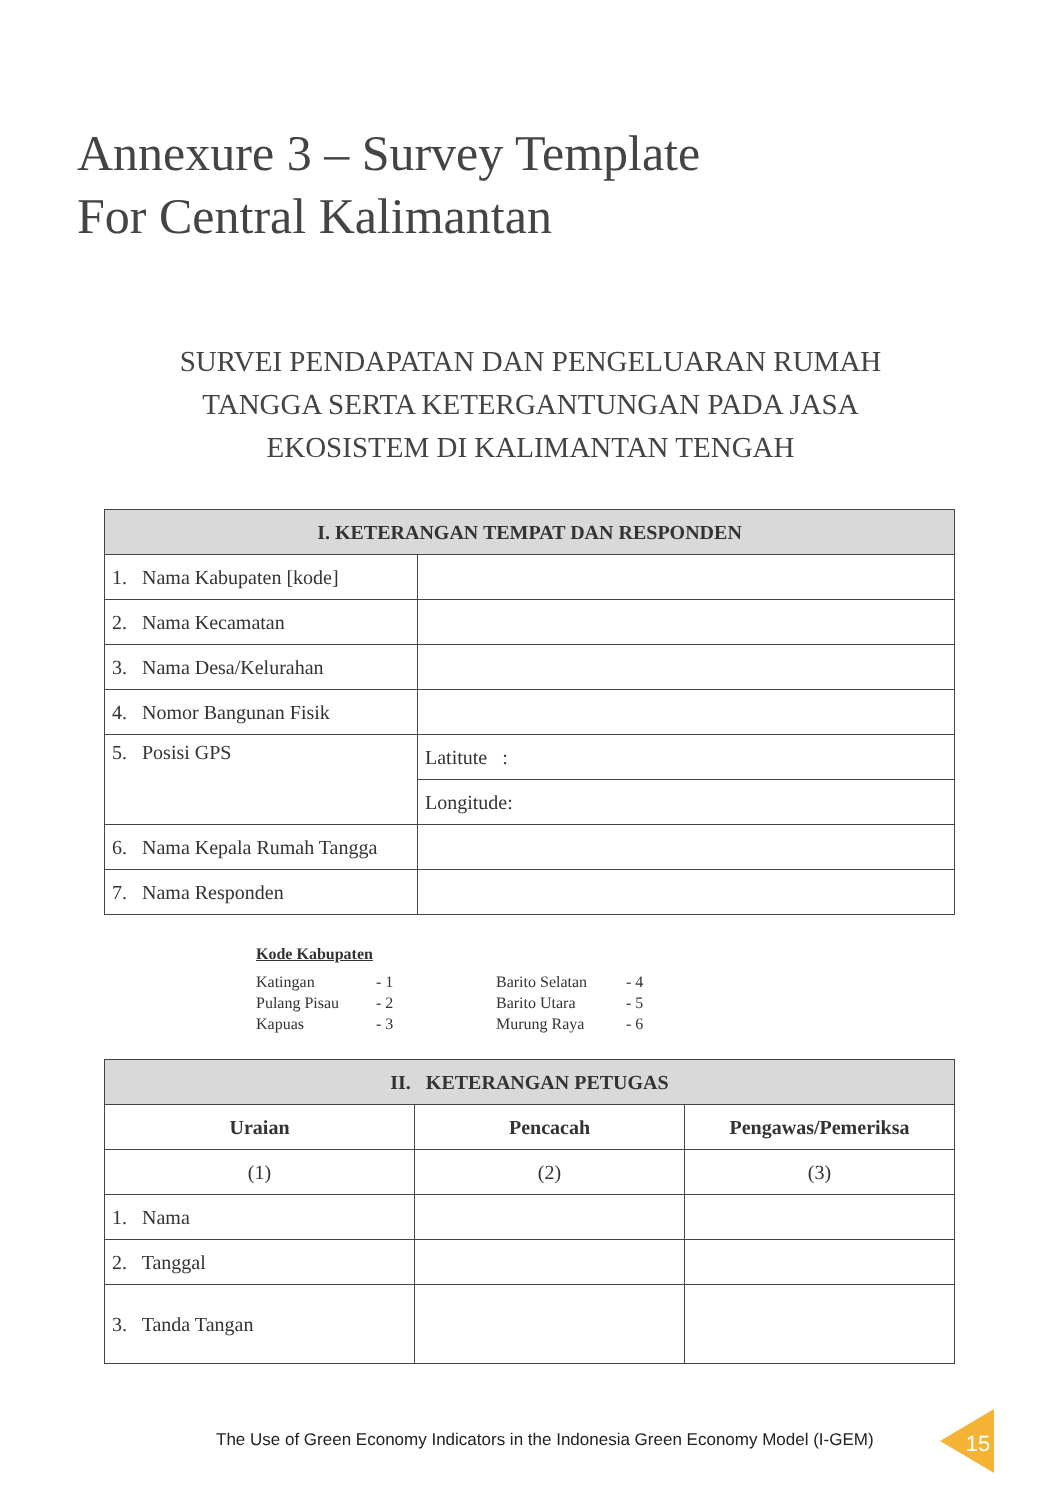Annexure 3 – Survey Template
For Central Kalimantan
SURVEI PENDAPATAN DAN PENGELUARAN RUMAH
TANGGA SERTA KETERGANTUNGAN PADA JASA
EKOSISTEM DI KALIMANTAN TENGAH
| I. KETERANGAN TEMPAT DAN RESPONDEN | |
| --- | --- |
| 1. Nama Kabupaten [kode] | |
| 2. Nama Kecamatan | |
| 3. Nama Desa/Kelurahan | |
| 4. Nomor Bangunan Fisik | |
| 5. Posisi GPS | Latitute : |
| | Longitude: |
| 6. Nama Kepala Rumah Tangga | |
| 7. Nama Responden | |
Kode Kabupaten
| Katingan | - 1 | Barito Selatan | - 4 |
| Pulang Pisau | - 2 | Barito Utara | - 5 |
| Kapuas | - 3 | Murung Raya | - 6 |
| II. KETERANGAN PETUGAS | | |
| --- | --- | --- |
| Uraian | Pencacah | Pengawas/Pemeriksa |
| (1) | (2) | (3) |
| 1. Nama | | |
| 2. Tanggal | | |
| 3. Tanda Tangan | | |
The Use of Green Economy Indicators in the Indonesia Green Economy Model (I-GEM)
15